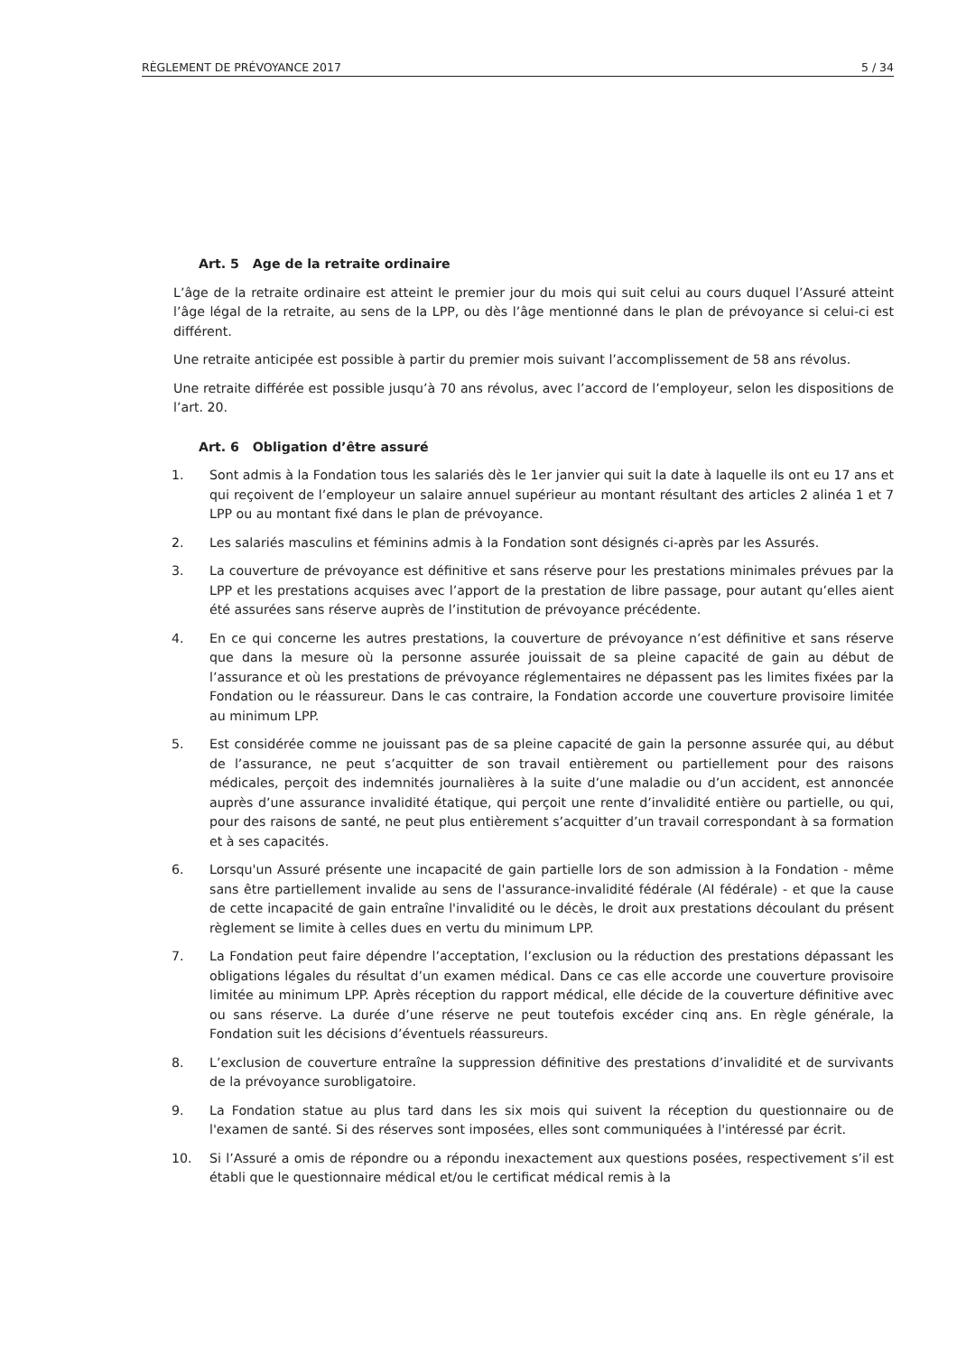RÈGLEMENT DE PRÉVOYANCE 2017 5 / 34
Art. 5 Age de la retraite ordinaire
L’âge de la retraite ordinaire est atteint le premier jour du mois qui suit celui au cours duquel l’Assuré atteint l’âge légal de la retraite, au sens de la LPP, ou dès l’âge mentionné dans le plan de prévoyance si celui-ci est différent.
Une retraite anticipée est possible à partir du premier mois suivant l’accomplissement de 58 ans révolus.
Une retraite différée est possible jusqu’à 70 ans révolus, avec l’accord de l’employeur, selon les dispositions de l’art. 20.
Art. 6 Obligation d’être assuré
1. Sont admis à la Fondation tous les salariés dès le 1er janvier qui suit la date à laquelle ils ont eu 17 ans et qui reçoivent de l’employeur un salaire annuel supérieur au montant résultant des articles 2 alinéa 1 et 7 LPP ou au montant fixé dans le plan de prévoyance.
2. Les salariés masculins et féminins admis à la Fondation sont désignés ci-après par les Assurés.
3. La couverture de prévoyance est définitive et sans réserve pour les prestations minimales prévues par la LPP et les prestations acquises avec l’apport de la prestation de libre passage, pour autant qu’elles aient été assurées sans réserve auprès de l’institution de prévoyance précédente.
4. En ce qui concerne les autres prestations, la couverture de prévoyance n’est définitive et sans réserve que dans la mesure où la personne assurée jouissait de sa pleine capacité de gain au début de l’assurance et où les prestations de prévoyance réglementaires ne dépassent pas les limites fixées par la Fondation ou le réassureur. Dans le cas contraire, la Fondation accorde une couverture provisoire limitée au minimum LPP.
5. Est considérée comme ne jouissant pas de sa pleine capacité de gain la personne assurée qui, au début de l’assurance, ne peut s’acquitter de son travail entièrement ou partiellement pour des raisons médicales, perçoit des indemnités journalières à la suite d’une maladie ou d’un accident, est annoncée auprès d’une assurance invalidité étatique, qui perçoit une rente d’invalidité entière ou partielle, ou qui, pour des raisons de santé, ne peut plus entièrement s’acquitter d’un travail correspondant à sa formation et à ses capacités.
6. Lorsqu'un Assuré présente une incapacité de gain partielle lors de son admission à la Fondation - même sans être partiellement invalide au sens de l'assurance-invalidité fédérale (AI fédérale) - et que la cause de cette incapacité de gain entraîne l'invalidité ou le décès, le droit aux prestations découlant du présent règlement se limite à celles dues en vertu du minimum LPP.
7. La Fondation peut faire dépendre l’acceptation, l’exclusion ou la réduction des prestations dépassant les obligations légales du résultat d’un examen médical. Dans ce cas elle accorde une couverture provisoire limitée au minimum LPP. Après réception du rapport médical, elle décide de la couverture définitive avec ou sans réserve. La durée d’une réserve ne peut toutefois excéder cinq ans. En règle générale, la Fondation suit les décisions d’éventuels réassureurs.
8. L’exclusion de couverture entraîne la suppression définitive des prestations d’invalidité et de survivants de la prévoyance surobligatoire.
9. La Fondation statue au plus tard dans les six mois qui suivent la réception du questionnaire ou de l'examen de santé. Si des réserves sont imposées, elles sont communiquées à l'intéressé par écrit.
10. Si l’Assuré a omis de répondre ou a répondu inexactement aux questions posées, respectivement s’il est établi que le questionnaire médical et/ou le certificat médical remis à la